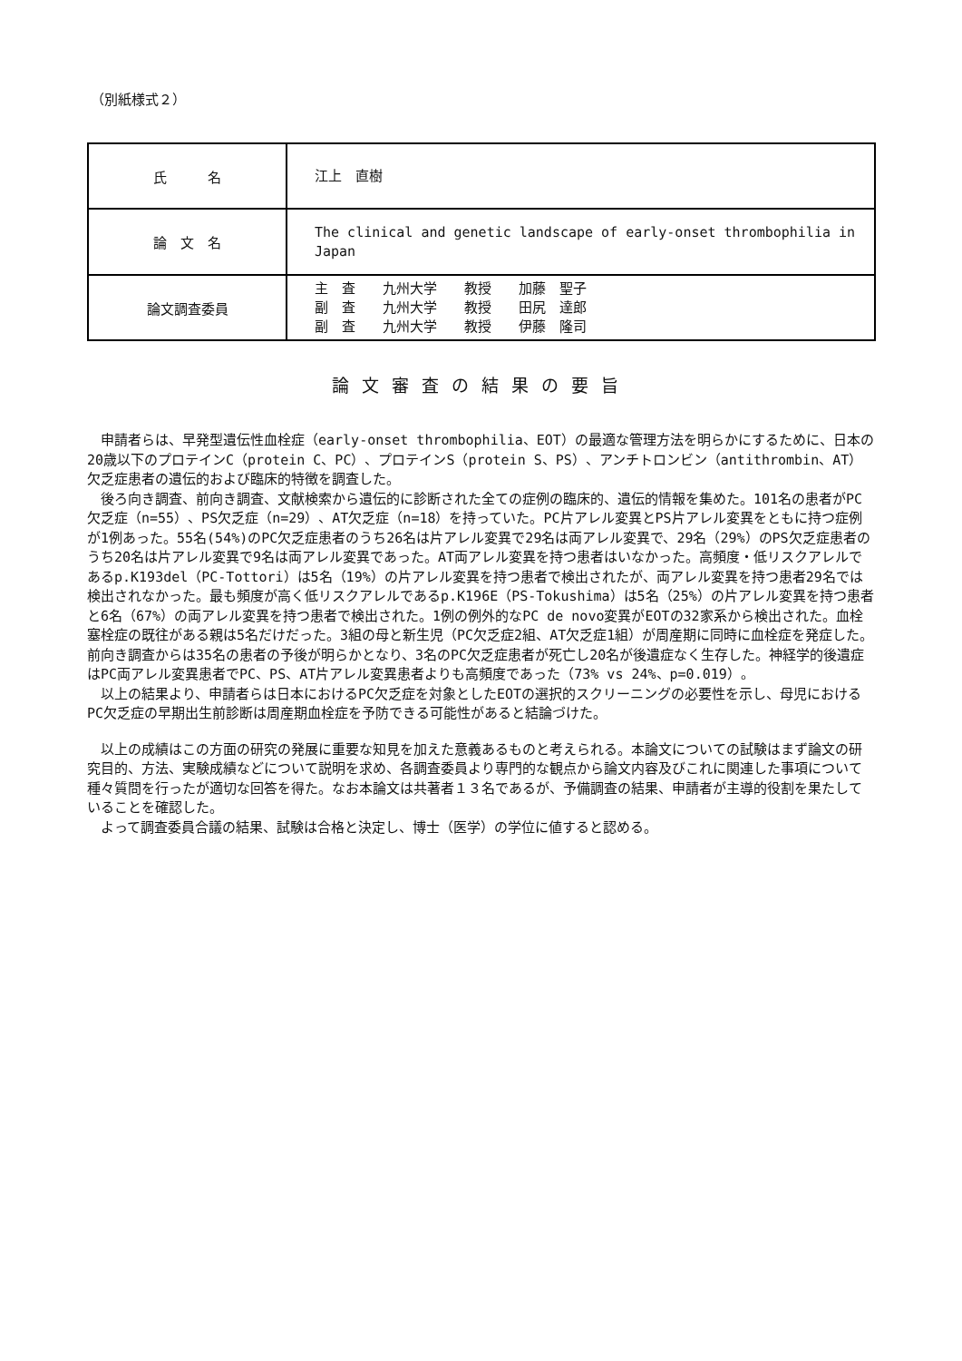（別紙様式２）
| 氏 名 | 江上 直樹 |
| 論 文 名 | The clinical and genetic landscape of early-onset thrombophilia in Japan |
| 論文調査委員 | 主 査 九州大学 教授 加藤 聖子 副 査 九州大学 教授 田尻 達郎 副 査 九州大学 教授 伊藤 隆司 |
論文審査の結果の要旨
申請者らは、早発型遺伝性血栓症（early-onset thrombophilia、EOT）の最適な管理方法を明らかにするために、日本の20歳以下のプロテインC（protein C、PC）、プロテインS（protein S、PS）、アンチトロンビン（antithrombin、AT）欠乏症患者の遺伝的および臨床的特徴を調査した。
後ろ向き調査、前向き調査、文献検索から遺伝的に診断された全ての症例の臨床的、遺伝的情報を集めた。101名の患者がPC欠乏症（n=55）、PS欠乏症（n=29）、AT欠乏症（n=18）を持っていた。PC片アレル変異とPS片アレル変異をともに持つ症例が1例あった。55名(54%)のPC欠乏症患者のうち26名は片アレル変異で29名は両アレル変異で、29名（29%）のPS欠乏症患者のうち20名は片アレル変異で9名は両アレル変異であった。AT両アレル変異を持つ患者はいなかった。高頻度・低リスクアレルであるp.K193del（PC-Tottori）は5名（19%）の片アレル変異を持つ患者で検出されたが、両アレル変異を持つ患者29名では検出されなかった。最も頻度が高く低リスクアレルであるp.K196E（PS-Tokushima）は5名（25%）の片アレル変異を持つ患者と6名（67%）の両アレル変異を持つ患者で検出された。1例の例外的なPC de novo変異がEOTの32家系から検出された。血栓塞栓症の既往がある親は5名だけだった。3組の母と新生児（PC欠乏症2組、AT欠乏症1組）が周産期に同時に血栓症を発症した。前向き調査からは35名の患者の予後が明らかとなり、3名のPC欠乏症患者が死亡し20名が後遺症なく生存した。神経学的後遺症はPC両アレル変異患者でPC、PS、AT片アレル変異患者よりも高頻度であった（73% vs 24%、p=0.019）。
以上の結果より、申請者らは日本におけるPC欠乏症を対象としたEOTの選択的スクリーニングの必要性を示し、母児におけるPC欠乏症の早期出生前診断は周産期血栓症を予防できる可能性があると結論づけた。
以上の成績はこの方面の研究の発展に重要な知見を加えた意義あるものと考えられる。本論文についての試験はまず論文の研究目的、方法、実験成績などについて説明を求め、各調査委員より専門的な観点から論文内容及びこれに関連した事項について種々質問を行ったが適切な回答を得た。なお本論文は共著者１３名であるが、予備調査の結果、申請者が主導的役割を果たしていることを確認した。
よって調査委員合議の結果、試験は合格と決定し、博士（医学）の学位に値すると認める。